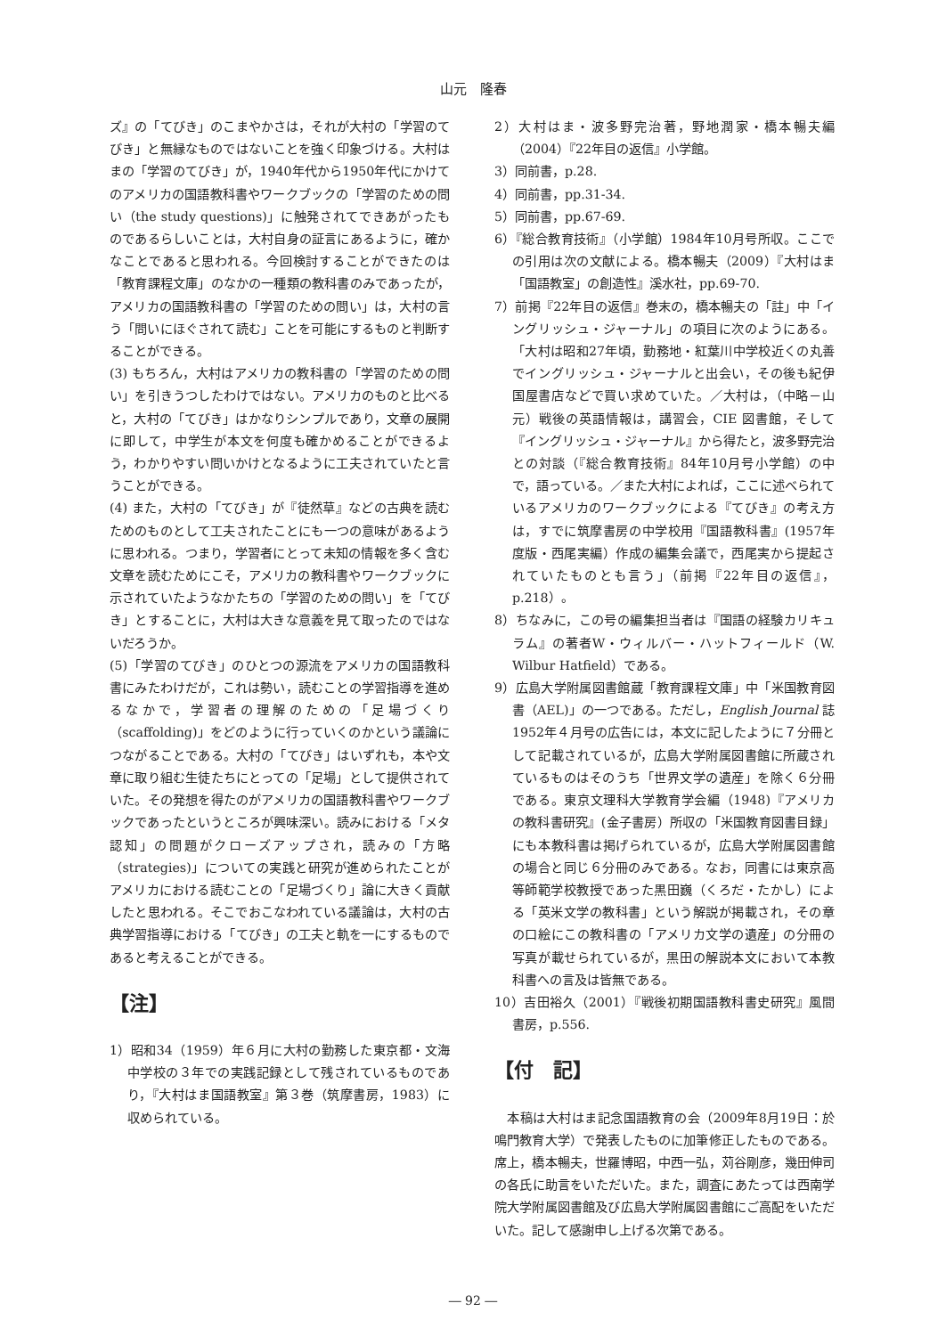山元　隆春
ズ』の「てびき」のこまやかさは，それが大村の「学習のてびき」と無縁なものではないことを強く印象づける。大村はまの「学習のてびき」が，1940年代から1950年代にかけてのアメリカの国語教科書やワークブックの「学習のための問い（the study questions)」に触発されてできあがったものであるらしいことは，大村自身の証言にあるように，確かなことであると思われる。今回検討することができたのは「教育課程文庫」のなかの一種類の教科書のみであったが，アメリカの国語教科書の「学習のための問い」は，大村の言う「問いにほぐされて読む」ことを可能にするものと判断することができる。
(3) もちろん，大村はアメリカの教科書の「学習のための問い」を引きうつしたわけではない。アメリカのものと比べると，大村の「てびき」はかなりシンプルであり，文章の展開に即して，中学生が本文を何度も確かめることができるよう，わかりやすい問いかけとなるように工夫されていたと言うことができる。
(4) また，大村の「てびき」が『徒然草』などの古典を読むためのものとして工夫されたことにも一つの意味があるように思われる。つまり，学習者にとって未知の情報を多く含む文章を読むためにこそ，アメリカの教科書やワークブックに示されていたようなかたちの「学習のための問い」を「てびき」とすることに，大村は大きな意義を見て取ったのではないだろうか。
(5)「学習のてびき」のひとつの源流をアメリカの国語教科書にみたわけだが，これは勢い，読むことの学習指導を進めるなかで，学習者の理解のための「足場づくり（scaffolding)」をどのように行っていくのかという議論につながることである。大村の「てびき」はいずれも，本や文章に取り組む生徒たちにとっての「足場」として提供されていた。その発想を得たのがアメリカの国語教科書やワークブックであったというところが興味深い。読みにおける「メタ認知」の問題がクローズアップされ，読みの「方略（strategies)」についての実践と研究が進められたことがアメリカにおける読むことの「足場づくり」論に大きく貢献したと思われる。そこでおこなわれている議論は，大村の古典学習指導における「てびき」の工夫と軌を一にするものであると考えることができる。
【注】
1）昭和34（1959）年６月に大村の勤務した東京都・文海中学校の３年での実践記録として残されているものであり，『大村はま国語教室』第３巻（筑摩書房，1983）に収められている。
2）大村はま・波多野完治著，野地潤家・橋本暢夫編（2004）『22年目の返信』小学館。
3）同前書，p.28.
4）同前書，pp.31-34.
5）同前書，pp.67-69.
6）『総合教育技術』（小学館）1984年10月号所収。ここでの引用は次の文献による。橋本暢夫（2009）『大村はま「国語教室」の創造性』溪水社，pp.69-70.
7）前掲『22年目の返信』巻末の，橋本暢夫の「註」中「イングリッシュ・ジャーナル」の項目に次のようにある。「大村は昭和27年頃，勤務地・紅葉川中学校近くの丸善でイングリッシュ・ジャーナルと出会い，その後も紀伊国屋書店などで買い求めていた。／大村は，（中略－山元）戦後の英語情報は，講習会，CIE 図書館，そして『イングリッシュ・ジャーナル』から得たと，波多野完治との対談（『総合教育技術』84年10月号小学館）の中で，語っている。／また大村によれば，ここに述べられているアメリカのワークブックによる『てびき』の考え方は，すでに筑摩書房の中学校用『国語教科書』(1957年度版・西尾実編）作成の編集会議で，西尾実から提起されていたものとも言う」（前掲『22年目の返信』，p.218）。
8）ちなみに，この号の編集担当者は『国語の経験カリキュラム』の著者W・ウィルバー・ハットフィールド（W. Wilbur Hatfield）である。
9）広島大学附属図書館蔵「教育課程文庫」中「米国教育図書（AEL)」の一つである。ただし，English Journal 誌1952年４月号の広告には，本文に記したように７分冊として記載されているが，広島大学附属図書館に所蔵されているものはそのうち「世界文学の遺産」を除く６分冊である。東京文理科大学教育学会編（1948)『アメリカの教科書研究』(金子書房）所収の「米国教育図書目録」にも本教科書は掲げられているが，広島大学附属図書館の場合と同じ６分冊のみである。なお，同書には東京高等師範学校教授であった黒田巍（くろだ・たかし）による「英米文学の教科書」という解説が掲載され，その章の口絵にこの教科書の「アメリカ文学の遺産」の分冊の写真が載せられているが，黒田の解説本文において本教科書への言及は皆無である。
10）吉田裕久（2001）『戦後初期国語教科書史研究』風間書房，p.556.
【付　記】
　本稿は大村はま記念国語教育の会（2009年8月19日：於鳴門教育大学）で発表したものに加筆修正したものである。席上，橋本暢夫，世羅博昭，中西一弘，苅谷剛彦，幾田伸司の各氏に助言をいただいた。また，調査にあたっては西南学院大学附属図書館及び広島大学附属図書館にご高配をいただいた。記して感謝申し上げる次第である。
― 92 ―